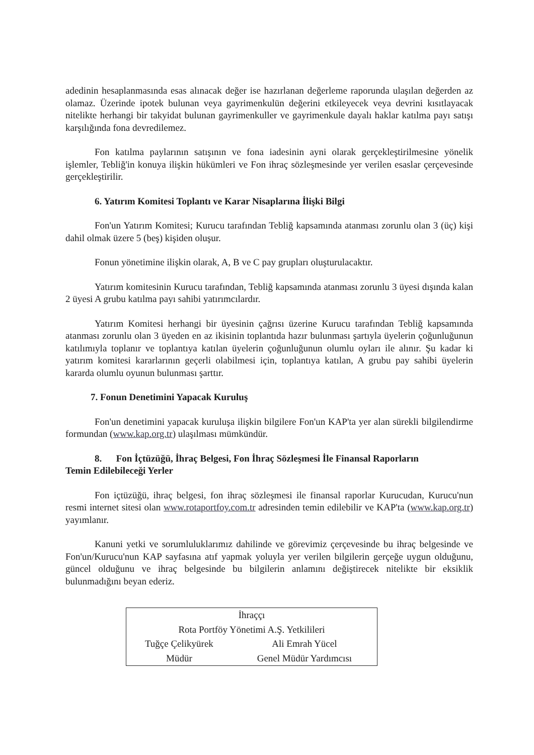adedinin hesaplanmasında esas alınacak değer ise hazırlanan değerleme raporunda ulaşılan değerden az olamaz. Üzerinde ipotek bulunan veya gayrimenkulün değerini etkileyecek veya devrini kısıtlayacak nitelikte herhangi bir takyidat bulunan gayrimenkuller ve gayrimenkule dayalı haklar katılma payı satışı karşılığında fona devredilemez.
Fon katılma paylarının satışının ve fona iadesinin ayni olarak gerçekleştirilmesine yönelik işlemler, Tebliğ'in konuya ilişkin hükümleri ve Fon ihraç sözleşmesinde yer verilen esaslar çerçevesinde gerçekleştirilir.
6. Yatırım Komitesi Toplantı ve Karar Nisaplarına İlişki Bilgi
Fon'un Yatırım Komitesi; Kurucu tarafından Tebliğ kapsamında atanması zorunlu olan 3 (üç) kişi dahil olmak üzere 5 (beş) kişiden oluşur.
Fonun yönetimine ilişkin olarak, A, B ve C pay grupları oluşturulacaktır.
Yatırım komitesinin Kurucu tarafından, Tebliğ kapsamında atanması zorunlu 3 üyesi dışında kalan 2 üyesi A grubu katılma payı sahibi yatırımcılardır.
Yatırım Komitesi herhangi bir üyesinin çağrısı üzerine Kurucu tarafından Tebliğ kapsamında atanması zorunlu olan 3 üyeden en az ikisinin toplantıda hazır bulunması şartıyla üyelerin çoğunluğunun katılımıyla toplanır ve toplantıya katılan üyelerin çoğunluğunun olumlu oyları ile alınır. Şu kadar ki yatırım komitesi kararlarının geçerli olabilmesi için, toplantıya katılan, A grubu pay sahibi üyelerin kararda olumlu oyunun bulunması şarttır.
7. Fonun Denetimini Yapacak Kuruluş
Fon'un denetimini yapacak kuruluşa ilişkin bilgilere Fon'un KAP'ta yer alan sürekli bilgilendirme formundan (www.kap.org.tr) ulaşılması mümkündür.
8. Fon İçtüzüğü, İhraç Belgesi, Fon İhraç Sözleşmesi İle Finansal Raporların
Temin Edilebileceği Yerler
Fon içtüzüğü, ihraç belgesi, fon ihraç sözleşmesi ile finansal raporlar Kurucudan, Kurucu'nun resmi internet sitesi olan www.rotaportfoy.com.tr adresinden temin edilebilir ve KAP'ta (www.kap.org.tr) yayımlanır.
Kanuni yetki ve sorumluluklarımız dahilinde ve görevimiz çerçevesinde bu ihraç belgesinde ve Fon'un/Kurucu'nun KAP sayfasına atıf yapmak yoluyla yer verilen bilgilerin gerçeğe uygun olduğunu, güncel olduğunu ve ihraç belgesinde bu bilgilerin anlamını değiştirecek nitelikte bir eksiklik bulunmadığını beyan ederiz.
| İhraççı | |
| Rota Portföy Yönetimi A.Ş. Yetkilileri | |
| Tuğçe Çelikyürek | Ali Emrah Yücel |
| Müdür | Genel Müdür Yardımcısı |